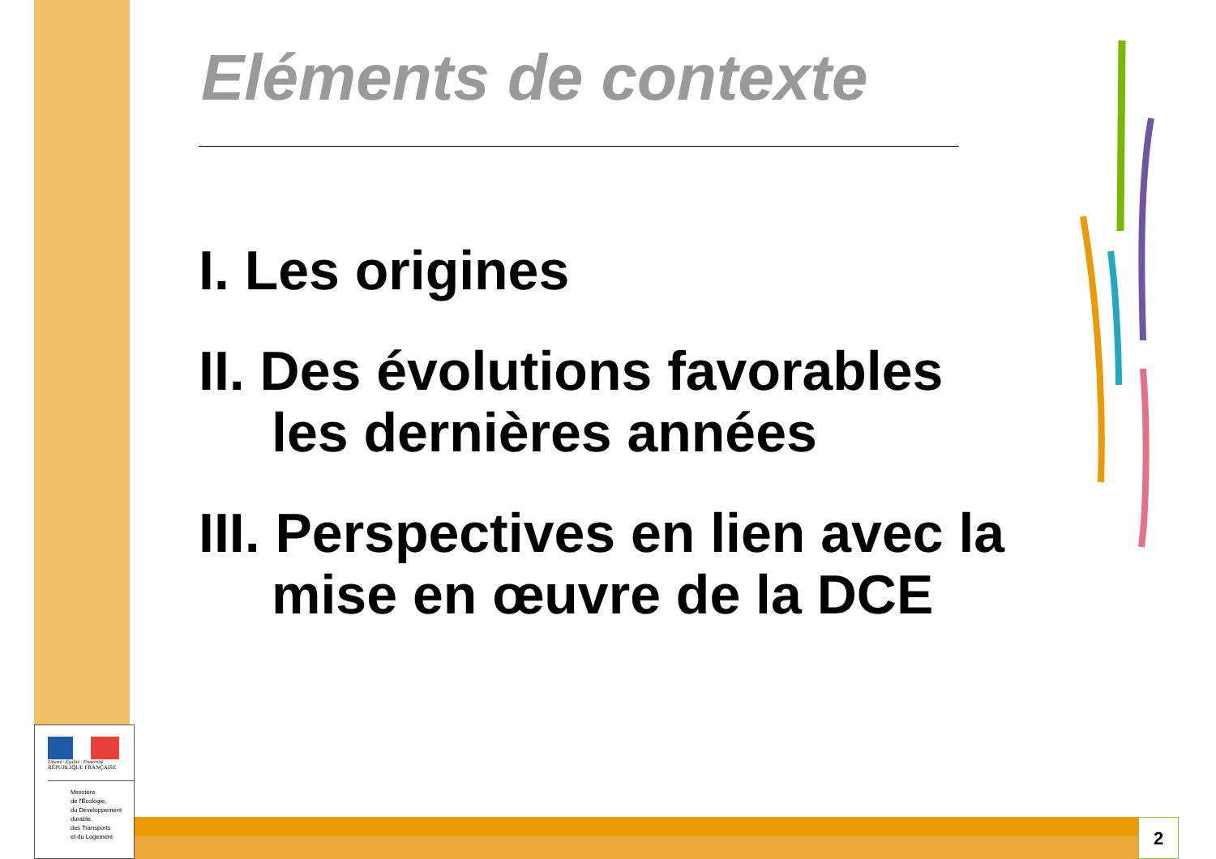Eléments de contexte
I. Les origines
II. Des évolutions favorables
les dernières années
III. Perspectives en lien avec la
mise en œuvre de la DCE
2
Liberté · Égalité · Fraternité
RÉPUBLIQUE FRANÇAISE
Ministère
de l'Écologie,
du Développement
durable,
des Transports
et du Logement